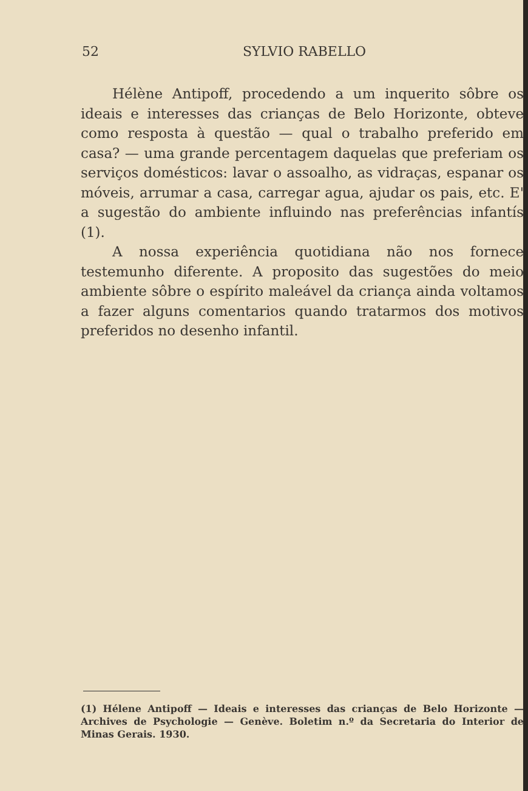52 SYLVIO RABELLO
Hélène Antipoff, procedendo a um inquerito sôbre os ideais e interesses das crianças de Belo Horizonte, obteve como resposta à questão — qual o trabalho preferido em casa? — uma grande percentagem daquelas que preferiam os serviços domésticos: lavar o assoalho, as vidraças, espanar os móveis, arrumar a casa, carregar agua, ajudar os pais, etc. E' a sugestão do ambiente influindo nas preferências infantís (1).
A nossa experiência quotidiana não nos fornece testemunho diferente. A proposito das sugestões do meio ambiente sôbre o espírito maleável da criança ainda voltamos a fazer alguns comentarios quando tratarmos dos motivos preferidos no desenho infantil.
(1) Hélene Antipoff — Ideais e interesses das crianças de Belo Horizonte — Archives de Psychologie — Genève. Boletim n.º da Secretaria do Interior de Minas Gerais. 1930.